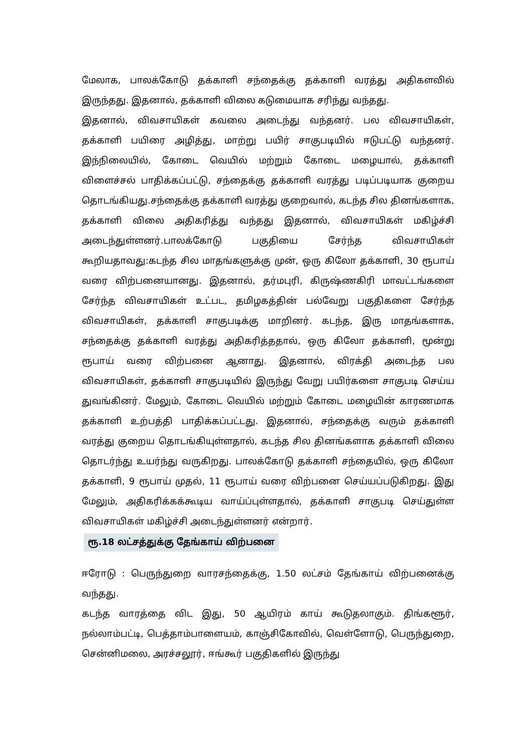மேலாக, பாலக்கோடு தக்காளி சந்தைக்கு தக்காளி வரத்து அதிகளவில் இருந்தது. இதனால், தக்காளி விலை கடுமையாக சரிந்து வந்தது.
இதனால், விவசாயிகள் கவலை அடைந்து வந்தனர். பல விவசாயிகள், தக்காளி பயிரை அழித்து, மாற்று பயிர் சாகுபடியில் ஈடுபட்டு வந்தனர். இந்நிலையில், கோடை வெயில் மற்றும் கோடை மழையால், தக்காளி விளைச்சல் பாதிக்கப்பட்டு, சந்தைக்கு தக்காளி வரத்து படிப்படியாக குறைய தொடங்கியது.சந்தைக்கு தக்காளி வரத்து குறைவால், கடந்த சில தினங்களாக, தக்காளி விலை அதிகரித்து வந்தது இதனால், விவசாயிகள் மகிழ்ச்சி அடைந்துள்ளனர்.பாலக்கோடு பகுதியை சேர்ந்த விவசாயிகள் கூறியதாவது:கடந்த சில மாதங்களுக்கு முன், ஒரு கிலோ தக்காளி, 30 ரூபாய் வரை விற்பனையானது. இதனால், தர்மபுரி, கிருஷ்ணகிரி மாவட்டங்களை சேர்ந்த விவசாயிகள் உட்பட, தமிழகத்தின் பல்வேறு பகுதிகளை சேர்ந்த விவசாயிகள், தக்காளி சாகுபடிக்கு மாறினர். கடந்த, இரு மாதங்களாக, சந்தைக்கு தக்காளி வரத்து அதிகரித்ததால், ஒரு கிலோ தக்காளி, மூன்று ரூபாய் வரை விற்பனை ஆனாது. இதனால், விரக்தி அடைந்த பல விவசாயிகள், தக்காளி சாகுபடியில் இருந்து வேறு பயிர்களை சாகுபடி செய்ய துவங்கினர். மேலும், கோடை வெயில் மற்றும் கோடை மழையின் காரணமாக தக்காளி உற்பத்தி பாதிக்கப்பட்டது. இதனால், சந்தைக்கு வரும் தக்காளி வரத்து குறைய தொடங்கியுள்ளதால், கடந்த சில தினங்களாக தக்காளி விலை தொடர்ந்து உயர்ந்து வருகிறது. பாலக்கோடு தக்காளி சந்தையில், ஒரு கிலோ தக்காளி, 9 ரூபாய் முதல், 11 ரூபாய் வரை விற்பனை செய்யப்படுகிறது. இது மேலும், அதிகரிக்கக்கூடிய வாய்ப்புள்ளதால், தக்காளி சாகுபடி செய்துள்ள விவசாயிகள் மகிழ்ச்சி அடைந்துள்ளனர் என்றார்.
ரூ.18 லட்சத்துக்கு தேங்காய் விற்பனை
ஈரோடு : பெருந்துறை வாரசந்தைக்கு, 1.50 லட்சம் தேங்காய் விற்பனைக்கு வந்தது.
கடந்த வாரத்தை விட இது, 50 ஆயிரம் காய் கூடுதலாகும். திங்களூர், நல்லாம்பட்டி, பெத்தாம்பாளையம், காஞ்சிகோவில், வெள்ளோடு, பெருந்துறை, சென்னிமலை, அரச்சலூர், ஈங்கூர் பகுதிகளில் இருந்து